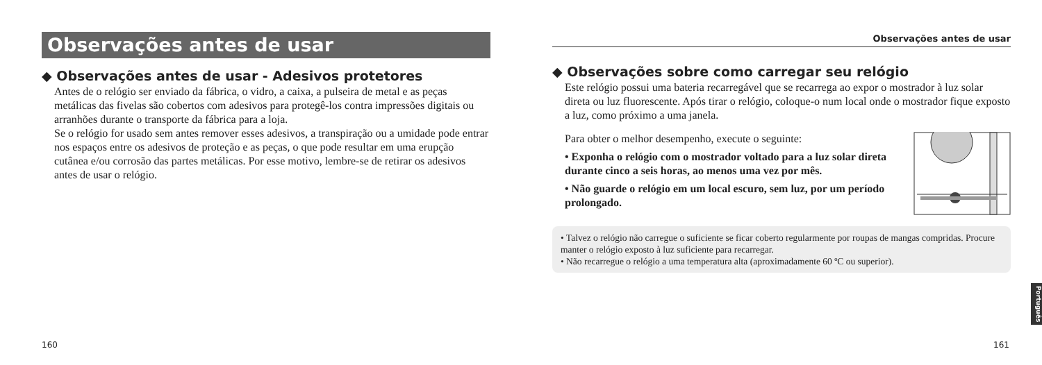Observações antes de usar
◆ Observações antes de usar - Adesivos protetores
Antes de o relógio ser enviado da fábrica, o vidro, a caixa, a pulseira de metal e as peças metálicas das fivelas são cobertos com adesivos para protegê-los contra impressões digitais ou arranhões durante o transporte da fábrica para a loja.
Se o relógio for usado sem antes remover esses adesivos, a transpiração ou a umidade pode entrar nos espaços entre os adesivos de proteção e as peças, o que pode resultar em uma erupção cutânea e/ou corrosão das partes metálicas. Por esse motivo, lembre-se de retirar os adesivos antes de usar o relógio.
Observações antes de usar
◆ Observações sobre como carregar seu relógio
Este relógio possui uma bateria recarregável que se recarrega ao expor o mostrador à luz solar direta ou luz fluorescente. Após tirar o relógio, coloque-o num local onde o mostrador fique exposto a luz, como próximo a uma janela.
Para obter o melhor desempenho, execute o seguinte:
• Exponha o relógio com o mostrador voltado para a luz solar direta durante cinco a seis horas, ao menos uma vez por mês.
• Não guarde o relógio em um local escuro, sem luz, por um período prolongado.
• Talvez o relógio não carregue o suficiente se ficar coberto regularmente por roupas de mangas compridas. Procure manter o relógio exposto à luz suficiente para recarregar.
• Não recarregue o relógio a uma temperatura alta (aproximadamente 60 ºC ou superior).
160 161
Português